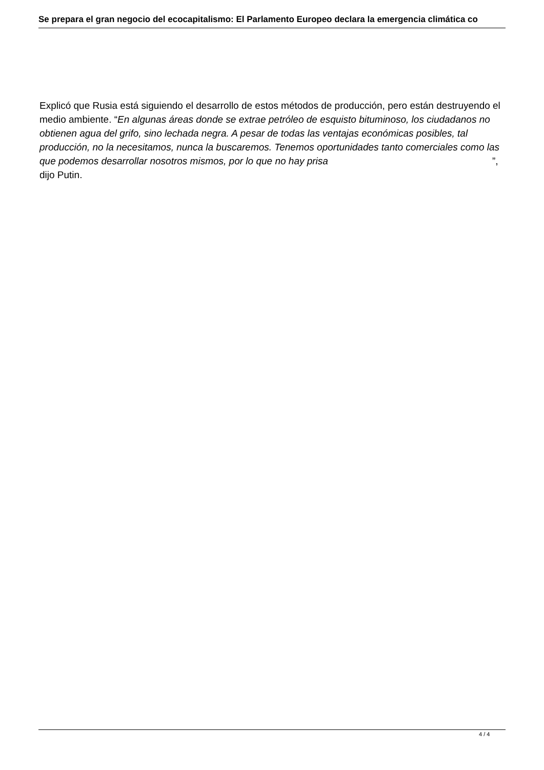Se prepara el gran negocio del ecocapitalismo: El Parlamento Europeo declara la emergencia climática co
Explicó que Rusia está siguiendo el desarrollo de estos métodos de producción, pero están destruyendo el medio ambiente. “En algunas áreas donde se extrae petróleo de esquisto bituminoso, los ciudadanos no obtienen agua del grifo, sino lechada negra. A pesar de todas las ventajas económicas posibles, tal producción, no la necesitamos, nunca la buscaremos. Tenemos oportunidades tanto comerciales como las que podemos desarrollar nosotros mismos, por lo que no hay prisa ”, dijo Putin.
4 / 4